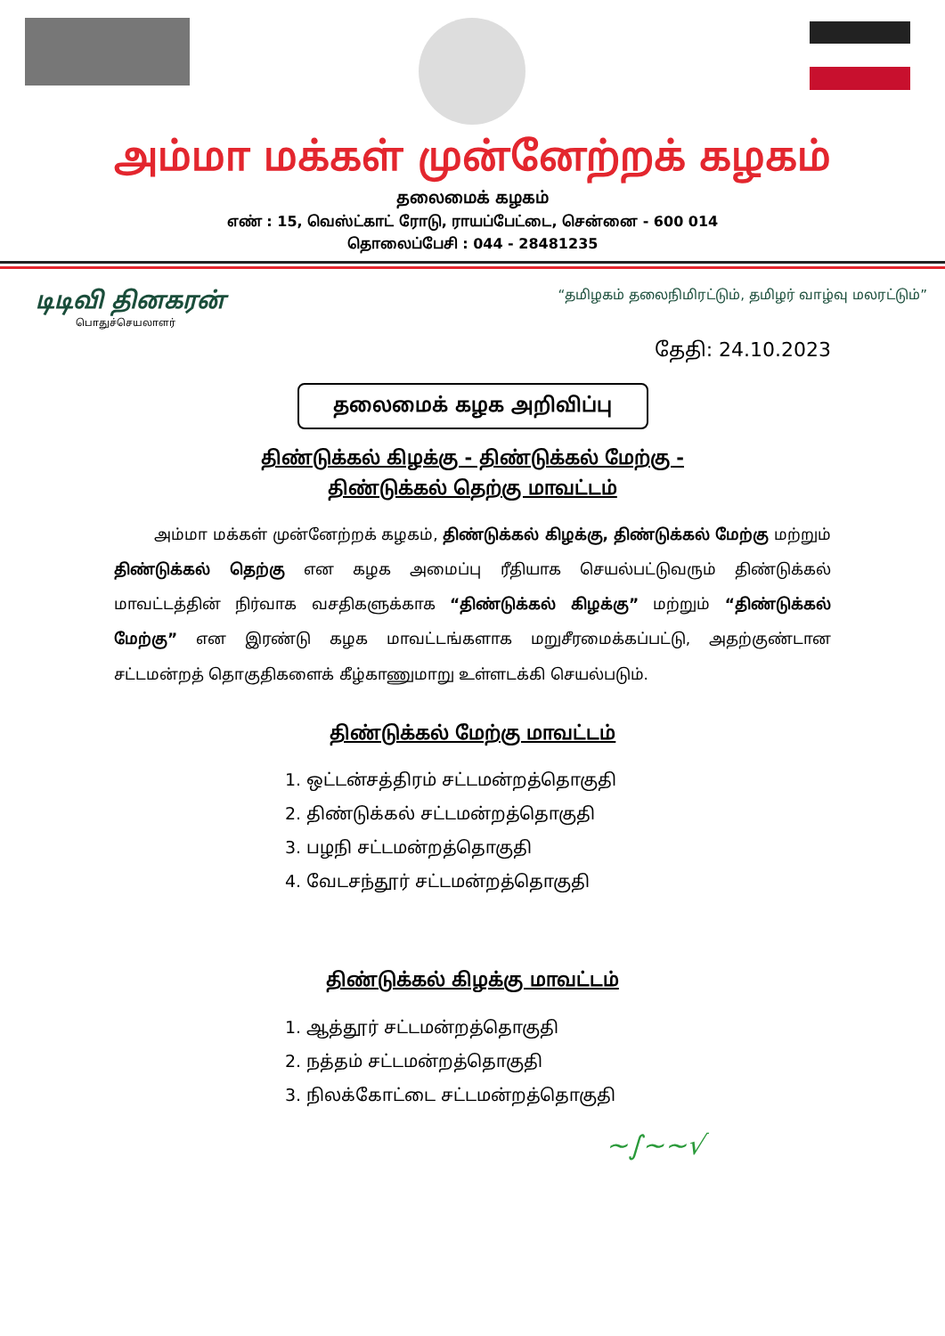அம்மா மக்கள் முன்னேற்றக் கழகம்
தலைமைக் கழகம்
எண் : 15, வெஸ்ட்காட் ரோடு, ராயப்பேட்டை, சென்னை - 600 014
தொலைப்பேசி : 044 - 28481235
டிடிவி தினகரன்
பொதுச்செயலாளர்
“தமிழகம் தலைநிமிரட்டும், தமிழர் வாழ்வு மலரட்டும்”
தேதி: 24.10.2023
தலைமைக் கழக அறிவிப்பு
திண்டுக்கல் கிழக்கு - திண்டுக்கல் மேற்கு -
திண்டுக்கல் தெற்கு மாவட்டம்
அம்மா மக்கள் முன்னேற்றக் கழகம், திண்டுக்கல் கிழக்கு, திண்டுக்கல் மேற்கு மற்றும் திண்டுக்கல் தெற்கு என கழக அமைப்பு ரீதியாக செயல்பட்டுவரும் திண்டுக்கல் மாவட்டத்தின் நிர்வாக வசதிகளுக்காக “திண்டுக்கல் கிழக்கு” மற்றும் “திண்டுக்கல் மேற்கு” என இரண்டு கழக மாவட்டங்களாக மறுசீரமைக்கப்பட்டு, அதற்குண்டான சட்டமன்றத் தொகுதிகளைக் கீழ்காணுமாறு உள்ளடக்கி செயல்படும்.
திண்டுக்கல் மேற்கு மாவட்டம்
1. ஒட்டன்சத்திரம் சட்டமன்றத்தொகுதி
2. திண்டுக்கல் சட்டமன்றத்தொகுதி
3. பழநி சட்டமன்றத்தொகுதி
4. வேடசந்தூர் சட்டமன்றத்தொகுதி
திண்டுக்கல் கிழக்கு மாவட்டம்
1. ஆத்தூர் சட்டமன்றத்தொகுதி
2. நத்தம் சட்டமன்றத்தொகுதி
3. நிலக்கோட்டை சட்டமன்றத்தொகுதி
~∫~~√